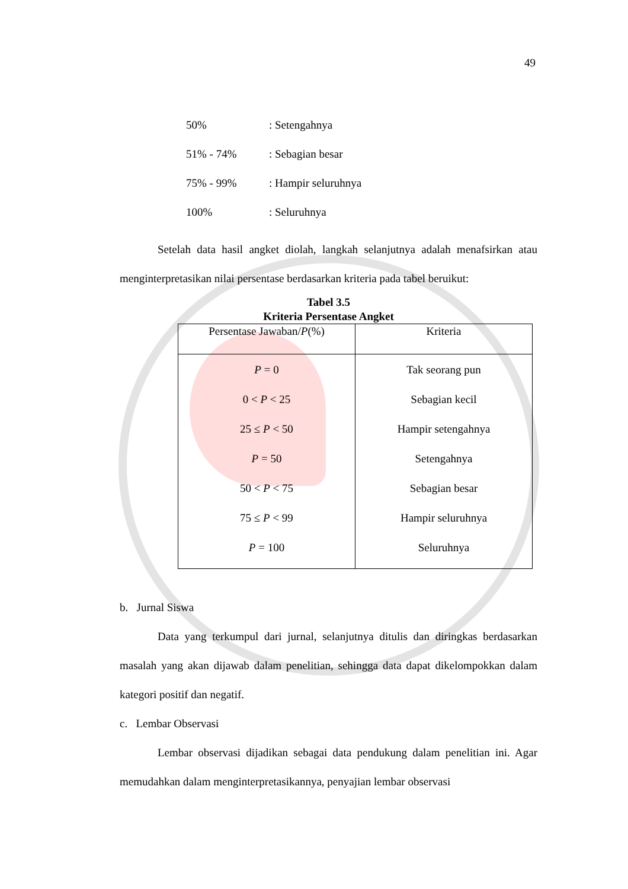49
50%: Setengahnya
51% - 74%: Sebagian besar
75% - 99%: Hampir seluruhnya
100%: Seluruhnya
Setelah data hasil angket diolah, langkah selanjutnya adalah menafsirkan atau menginterpretasikan nilai persentase berdasarkan kriteria pada tabel beruikut:
Tabel 3.5
Kriteria Persentase Angket
| Persentase Jawaban/ P (%) | Kriteria |
| --- | --- |
| P = 0 0 < P < 25 25 ≤ P < 50 P = 50 50 < P < 75 75 ≤ P < 99 P = 100 | Tak seorang pun Sebagian kecil Hampir setengahnya Setengahnya Sebagian besar Hampir seluruhnya Seluruhnya |
b. Jurnal Siswa
Data yang terkumpul dari jurnal, selanjutnya ditulis dan diringkas berdasarkan masalah yang akan dijawab dalam penelitian, sehingga data dapat dikelompokkan dalam kategori positif dan negatif.
c. Lembar Observasi
Lembar observasi dijadikan sebagai data pendukung dalam penelitian ini. Agar memudahkan dalam menginterpretasikannya, penyajian lembar observasi